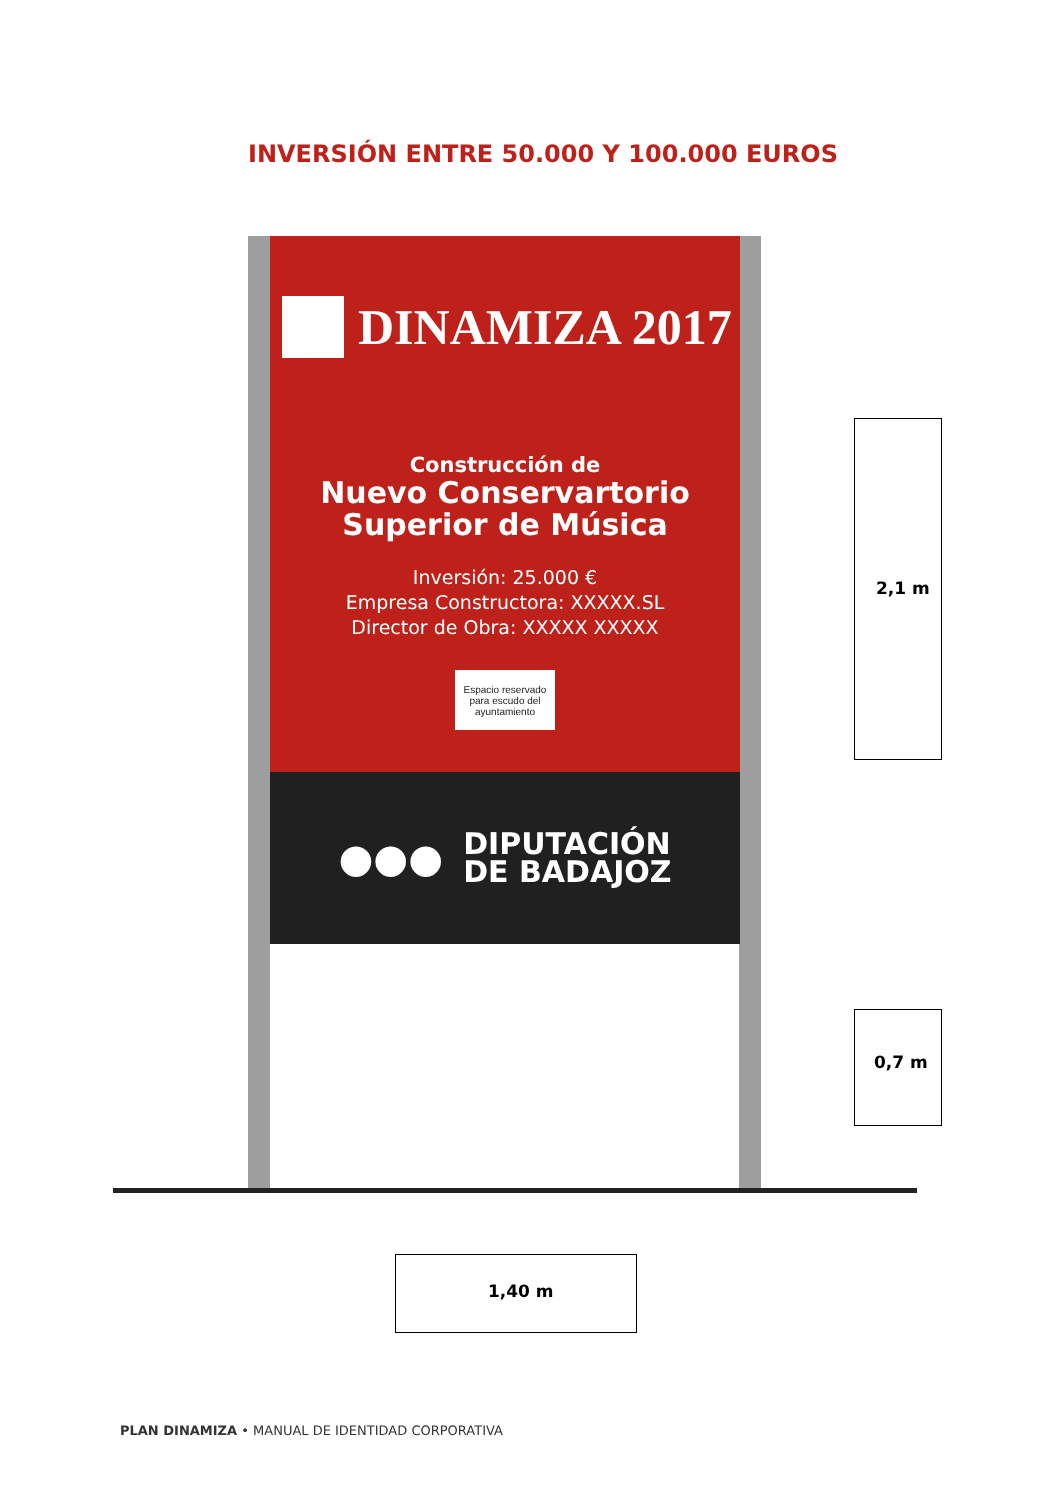INVERSIÓN ENTRE 50.000 Y 100.000 EUROS
DINAMIZA 2017
Construcción de
Nuevo Conservartorio
Superior de Música
Inversión: 25.000 €
Empresa Constructora: XXXXX.SL
Director de Obra: XXXXX XXXXX
Espacio reservado
para escudo del
ayuntamiento
●●●
DIPUTACIÓN
DE BADAJOZ
2,1 m
0,7 m
1,40 m
PLAN DINAMIZA • MANUAL DE IDENTIDAD CORPORATIVA